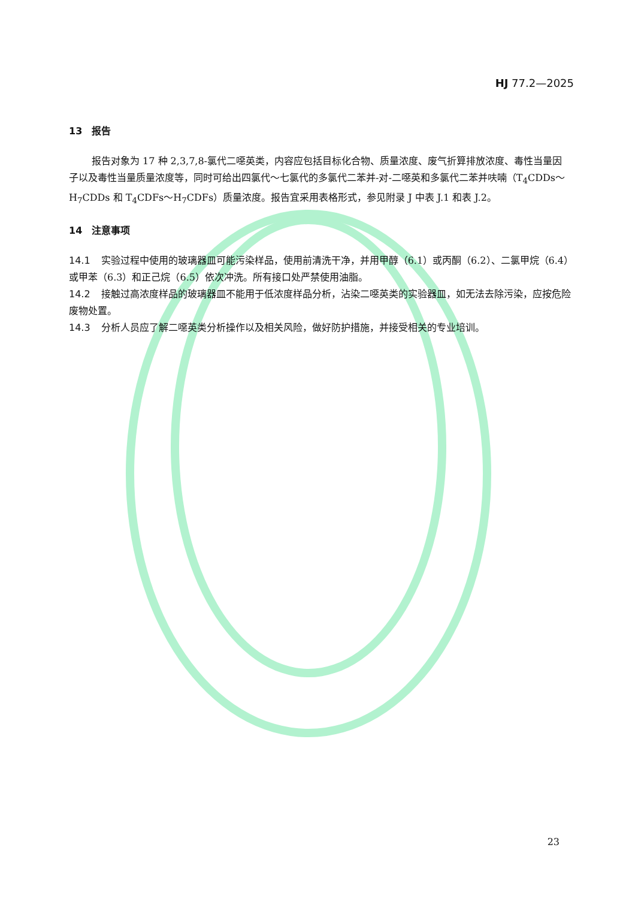HJ 77.2—2025
13　报告
报告对象为 17 种 2,3,7,8-氯代二噁英类，内容应包括目标化合物、质量浓度、废气折算排放浓度、毒性当量因子以及毒性当量质量浓度等，同时可给出四氯代～七氯代的多氯代二苯并-对-二噁英和多氯代二苯并呋喃（T<sub>4</sub>CDDs～H<sub>7</sub>CDDs 和 T<sub>4</sub>CDFs～H<sub>7</sub>CDFs）质量浓度。报告宜采用表格形式，参见附录 J 中表 J.1 和表 J.2。
14　注意事项
14.1 实验过程中使用的玻璃器皿可能污染样品，使用前清洗干净，并用甲醇（6.1）或丙酮（6.2）、二氯甲烷（6.4）或甲苯（6.3）和正己烷（6.5）依次冲洗。所有接口处严禁使用油脂。
14.2 接触过高浓度样品的玻璃器皿不能用于低浓度样品分析，沾染二噁英类的实验器皿，如无法去除污染，应按危险废物处置。
14.3 分析人员应了解二噁英类分析操作以及相关风险，做好防护措施，并接受相关的专业培训。
23